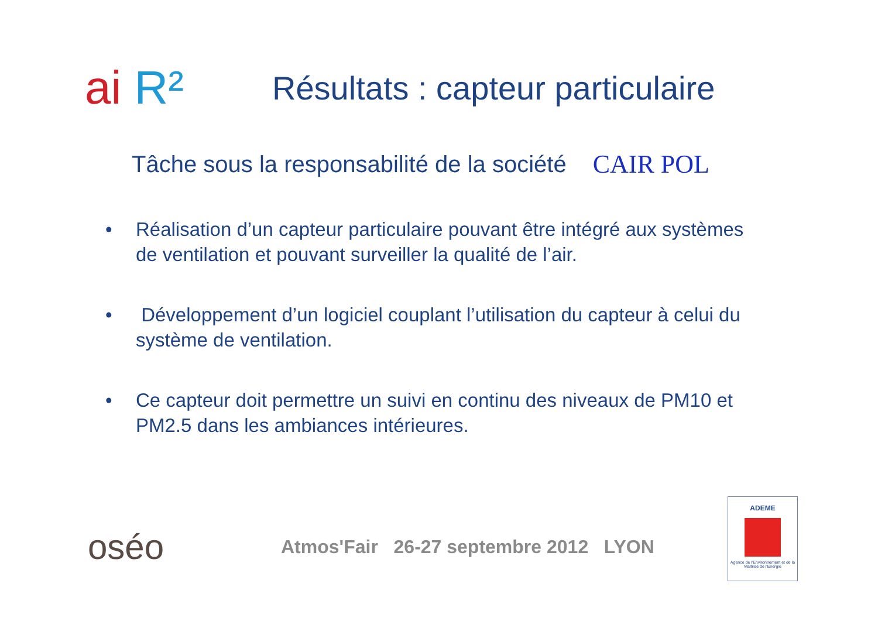ai R²
Résultats : capteur particulaire
Tâche sous la responsabilité de la société
CAIR POL
• Réalisation d’un capteur particulaire pouvant être intégré aux systèmes de ventilation et pouvant surveiller la qualité de l’air.
• Développement d’un logiciel couplant l’utilisation du capteur à celui du système de ventilation.
• Ce capteur doit permettre un suivi en continu des niveaux de PM10 et PM2.5 dans les ambiances intérieures.
oséo
Atmos'Fair 26-27 septembre 2012 LYON
ADEME
Agence de l'Environnement et de la Maîtrise de l'Energie